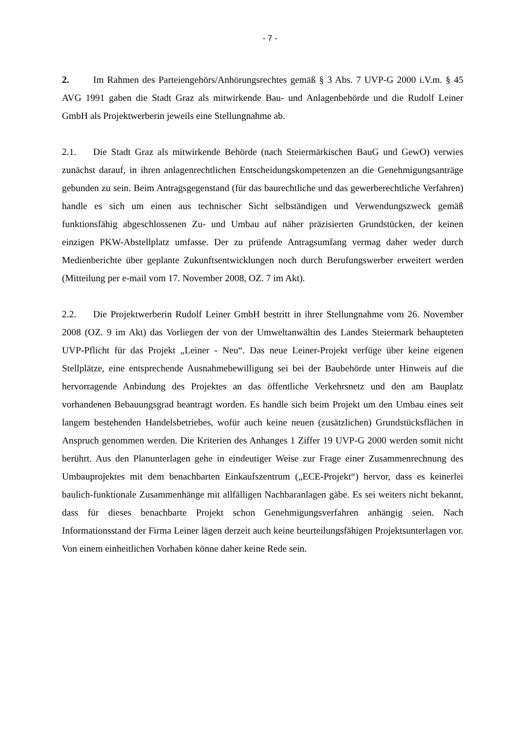- 7 -
2. Im Rahmen des Parteiengehörs/Anhörungsrechtes gemäß § 3 Abs. 7 UVP-G 2000 i.V.m. § 45 AVG 1991 gaben die Stadt Graz als mitwirkende Bau- und Anlagenbehörde und die Rudolf Leiner GmbH als Projektwerberin jeweils eine Stellungnahme ab.
2.1. Die Stadt Graz als mitwirkende Behörde (nach Steiermärkischen BauG und GewO) verwies zunächst darauf, in ihren anlagenrechtlichen Entscheidungskompetenzen an die Genehmigungsanträge gebunden zu sein. Beim Antragsgegenstand (für das baurechtliche und das gewerberechtliche Verfahren) handle es sich um einen aus technischer Sicht selbständigen und Verwendungszweck gemäß funktionsfähig abgeschlossenen Zu- und Umbau auf näher präzisierten Grundstücken, der keinen einzigen PKW-Abstellplatz umfasse. Der zu prüfende Antragsumfang vermag daher weder durch Medienberichte über geplante Zukunftsentwicklungen noch durch Berufungswerber erweitert werden (Mitteilung per e-mail vom 17. November 2008, OZ. 7 im Akt).
2.2. Die Projektwerberin Rudolf Leiner GmbH bestritt in ihrer Stellungnahme vom 26. November 2008 (OZ. 9 im Akt) das Vorliegen der von der Umweltanwältin des Landes Steiermark behaupteten UVP-Pflicht für das Projekt „Leiner - Neu“. Das neue Leiner-Projekt verfüge über keine eigenen Stellplätze, eine entsprechende Ausnahmebewilligung sei bei der Baubehörde unter Hinweis auf die hervorragende Anbindung des Projektes an das öffentliche Verkehrsnetz und den am Bauplatz vorhandenen Bebauungsgrad beantragt worden. Es handle sich beim Projekt um den Umbau eines seit langem bestehenden Handelsbetriebes, wofür auch keine neuen (zusätzlichen) Grundstücksflächen in Anspruch genommen werden. Die Kriterien des Anhanges 1 Ziffer 19 UVP-G 2000 werden somit nicht berührt. Aus den Planunterlagen gehe in eindeutiger Weise zur Frage einer Zusammenrechnung des Umbauprojektes mit dem benachbarten Einkaufszentrum („ECE-Projekt“) hervor, dass es keinerlei baulich-funktionale Zusammenhänge mit allfälligen Nachbaranlagen gäbe. Es sei weiters nicht bekannt, dass für dieses benachbarte Projekt schon Genehmigungsverfahren anhängig seien. Nach Informationsstand der Firma Leiner lägen derzeit auch keine beurteilungsfähigen Projektsunterlagen vor. Von einem einheitlichen Vorhaben könne daher keine Rede sein.